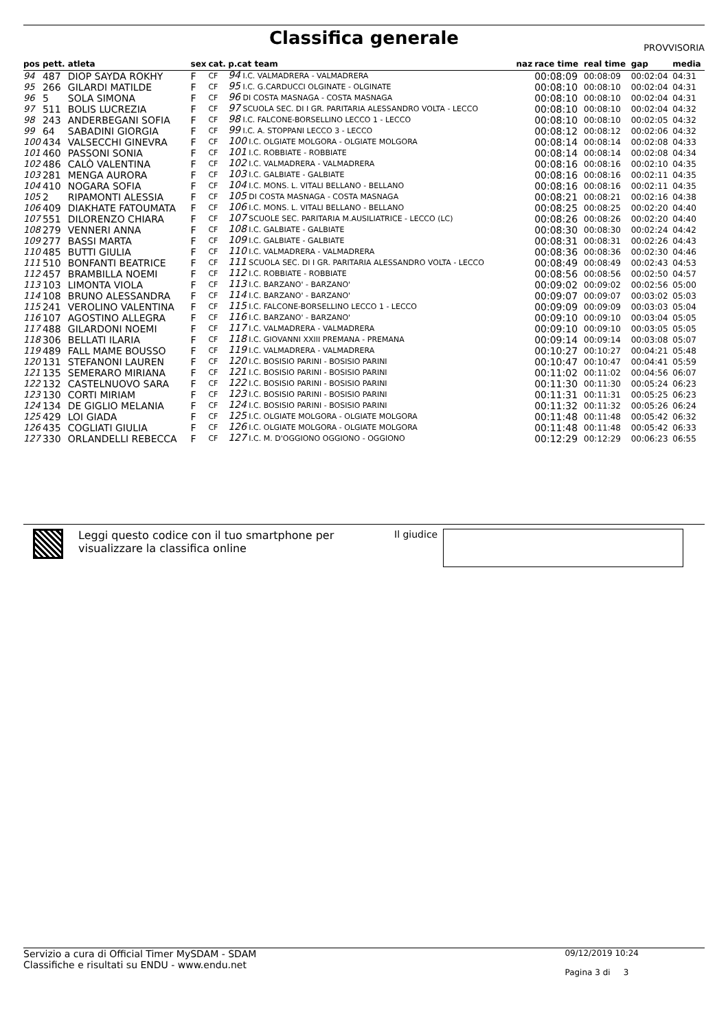Classifica generale PROVVISORIA
| pos | pett. | atleta | sex | cat. | p.cat team | naz | race time | real time | gap | media |
| --- | --- | --- | --- | --- | --- | --- | --- | --- | --- | --- |
| 94 | 487 | DIOP SAYDA ROKHY | F | CF | 94 I.C. VALMADRERA - VALMADRERA | | 00:08:09 | 00:08:09 | 00:02:04 | 04:31 |
| 95 | 266 | GILARDI MATILDE | F | CF | 95 I.C. G.CARDUCCI OLGINATE - OLGINATE | | 00:08:10 | 00:08:10 | 00:02:04 | 04:31 |
| 96 | 5 | SOLA SIMONA | F | CF | 96 DI COSTA MASNAGA - COSTA MASNAGA | | 00:08:10 | 00:08:10 | 00:02:04 | 04:31 |
| 97 | 511 | BOLIS LUCREZIA | F | CF | 97 SCUOLA SEC. DI I GR. PARITARIA ALESSANDRO VOLTA - LECCO | | 00:08:10 | 00:08:10 | 00:02:04 | 04:32 |
| 98 | 243 | ANDERBEGANI SOFIA | F | CF | 98 I.C. FALCONE-BORSELLINO LECCO 1 - LECCO | | 00:08:10 | 00:08:10 | 00:02:05 | 04:32 |
| 99 | 64 | SABADINI GIORGIA | F | CF | 99 I.C. A. STOPPANI LECCO 3 - LECCO | | 00:08:12 | 00:08:12 | 00:02:06 | 04:32 |
| 100 | 434 | VALSECCHI GINEVRA | F | CF | 100 I.C. OLGIATE MOLGORA - OLGIATE MOLGORA | | 00:08:14 | 00:08:14 | 00:02:08 | 04:33 |
| 101 | 460 | PASSONI SONIA | F | CF | 101 I.C. ROBBIATE - ROBBIATE | | 00:08:14 | 00:08:14 | 00:02:08 | 04:34 |
| 102 | 486 | CALÒ VALENTINA | F | CF | 102 I.C. VALMADRERA - VALMADRERA | | 00:08:16 | 00:08:16 | 00:02:10 | 04:35 |
| 103 | 281 | MENGA AURORA | F | CF | 103 I.C. GALBIATE - GALBIATE | | 00:08:16 | 00:08:16 | 00:02:11 | 04:35 |
| 104 | 410 | NOGARA SOFIA | F | CF | 104 I.C. MONS. L. VITALI BELLANO - BELLANO | | 00:08:16 | 00:08:16 | 00:02:11 | 04:35 |
| 105 | 2 | RIPAMONTI ALESSIA | F | CF | 105 DI COSTA MASNAGA - COSTA MASNAGA | | 00:08:21 | 00:08:21 | 00:02:16 | 04:38 |
| 106 | 409 | DIAKHATE FATOUMATA | F | CF | 106 I.C. MONS. L. VITALI BELLANO - BELLANO | | 00:08:25 | 00:08:25 | 00:02:20 | 04:40 |
| 107 | 551 | DILORENZO CHIARA | F | CF | 107 SCUOLE SEC. PARITARIA M.AUSILIATRICE - LECCO (LC) | | 00:08:26 | 00:08:26 | 00:02:20 | 04:40 |
| 108 | 279 | VENNERI ANNA | F | CF | 108 I.C. GALBIATE - GALBIATE | | 00:08:30 | 00:08:30 | 00:02:24 | 04:42 |
| 109 | 277 | BASSI MARTA | F | CF | 109 I.C. GALBIATE - GALBIATE | | 00:08:31 | 00:08:31 | 00:02:26 | 04:43 |
| 110 | 485 | BUTTI GIULIA | F | CF | 110 I.C. VALMADRERA - VALMADRERA | | 00:08:36 | 00:08:36 | 00:02:30 | 04:46 |
| 111 | 510 | BONFANTI BEATRICE | F | CF | 111 SCUOLA SEC. DI I GR. PARITARIA ALESSANDRO VOLTA - LECCO | | 00:08:49 | 00:08:49 | 00:02:43 | 04:53 |
| 112 | 457 | BRAMBILLA NOEMI | F | CF | 112 I.C. ROBBIATE - ROBBIATE | | 00:08:56 | 00:08:56 | 00:02:50 | 04:57 |
| 113 | 103 | LIMONTA VIOLA | F | CF | 113 I.C. BARZANO' - BARZANO' | | 00:09:02 | 00:09:02 | 00:02:56 | 05:00 |
| 114 | 108 | BRUNO ALESSANDRA | F | CF | 114 I.C. BARZANO' - BARZANO' | | 00:09:07 | 00:09:07 | 00:03:02 | 05:03 |
| 115 | 241 | VEROLINO VALENTINA | F | CF | 115 I.C. FALCONE-BORSELLINO LECCO 1 - LECCO | | 00:09:09 | 00:09:09 | 00:03:03 | 05:04 |
| 116 | 107 | AGOSTINO ALLEGRA | F | CF | 116 I.C. BARZANO' - BARZANO' | | 00:09:10 | 00:09:10 | 00:03:04 | 05:05 |
| 117 | 488 | GILARDONI NOEMI | F | CF | 117 I.C. VALMADRERA - VALMADRERA | | 00:09:10 | 00:09:10 | 00:03:05 | 05:05 |
| 118 | 306 | BELLATI ILARIA | F | CF | 118 I.C. GIOVANNI XXIII PREMANA - PREMANA | | 00:09:14 | 00:09:14 | 00:03:08 | 05:07 |
| 119 | 489 | FALL MAME BOUSSO | F | CF | 119 I.C. VALMADRERA - VALMADRERA | | 00:10:27 | 00:10:27 | 00:04:21 | 05:48 |
| 120 | 131 | STEFANONI LAUREN | F | CF | 120 I.C. BOSISIO PARINI - BOSISIO PARINI | | 00:10:47 | 00:10:47 | 00:04:41 | 05:59 |
| 121 | 135 | SEMERARO MIRIANA | F | CF | 121 I.C. BOSISIO PARINI - BOSISIO PARINI | | 00:11:02 | 00:11:02 | 00:04:56 | 06:07 |
| 122 | 132 | CASTELNUOVO SARA | F | CF | 122 I.C. BOSISIO PARINI - BOSISIO PARINI | | 00:11:30 | 00:11:30 | 00:05:24 | 06:23 |
| 123 | 130 | CORTI MIRIAM | F | CF | 123 I.C. BOSISIO PARINI - BOSISIO PARINI | | 00:11:31 | 00:11:31 | 00:05:25 | 06:23 |
| 124 | 134 | DE GIGLIO MELANIA | F | CF | 124 I.C. BOSISIO PARINI - BOSISIO PARINI | | 00:11:32 | 00:11:32 | 00:05:26 | 06:24 |
| 125 | 429 | LOI GIADA | F | CF | 125 I.C. OLGIATE MOLGORA - OLGIATE MOLGORA | | 00:11:48 | 00:11:48 | 00:05:42 | 06:32 |
| 126 | 435 | COGLIATI GIULIA | F | CF | 126 I.C. OLGIATE MOLGORA - OLGIATE MOLGORA | | 00:11:48 | 00:11:48 | 00:05:42 | 06:33 |
| 127 | 330 | ORLANDELLI REBECCA | F | CF | 127 I.C. M. D'OGGIONO OGGIONO - OGGIONO | | 00:12:29 | 00:12:29 | 00:06:23 | 06:55 |
Leggi questo codice con il tuo smartphone per visualizzare la classifica online
Il giudice
Servizio a cura di Official Timer MySDAM - SDAM
Classifiche e risultati su ENDU - www.endu.net
09/12/2019 10:24
Pagina 3 di 3